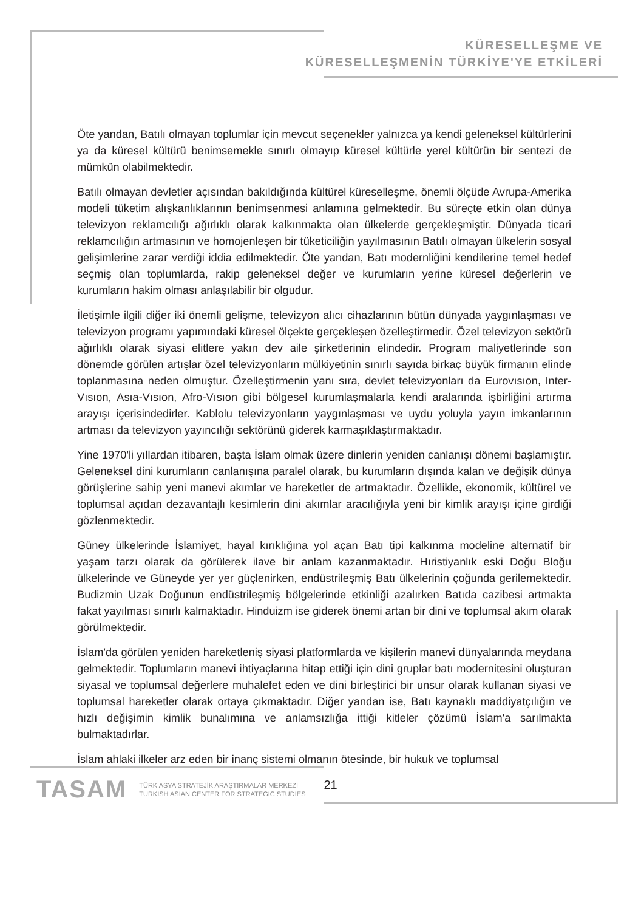KÜRESELLEŞME VE
KÜRESELLEŞMENİN TÜRKİYE'YE ETKİLERİ
Öte yandan, Batılı olmayan toplumlar için mevcut seçenekler yalnızca ya kendi geleneksel kültürlerini ya da küresel kültürü benimsemekle sınırlı olmayıp küresel kültürle yerel kültürün bir sentezi de mümkün olabilmektedir.
Batılı olmayan devletler açısından bakıldığında kültürel küreselleşme, önemli ölçüde Avrupa-Amerika modeli tüketim alışkanlıklarının benimsenmesi anlamına gelmektedir. Bu süreçte etkin olan dünya televizyon reklamcılığı ağırlıklı olarak kalkınmakta olan ülkelerde gerçekleşmiştir. Dünyada ticari reklamcılığın artmasının ve homojenleşen bir tüketiciliğin yayılmasının Batılı olmayan ülkelerin sosyal gelişimlerine zarar verdiği iddia edilmektedir. Öte yandan, Batı modernliğini kendilerine temel hedef seçmiş olan toplumlarda, rakip geleneksel değer ve kurumların yerine küresel değerlerin ve kurumların hakim olması anlaşılabilir bir olgudur.
İletişimle ilgili diğer iki önemli gelişme, televizyon alıcı cihazlarının bütün dünyada yaygınlaşması ve televizyon programı yapımındaki küresel ölçekte gerçekleşen özelleştirmedir. Özel televizyon sektörü ağırlıklı olarak siyasi elitlere yakın dev aile şirketlerinin elindedir. Program maliyetlerinde son dönemde görülen artışlar özel televizyonların mülkiyetinin sınırlı sayıda birkaç büyük firmanın elinde toplanmasına neden olmuştur. Özelleştirmenin yanı sıra, devlet televizyonları da Eurovısıon, Inter-Vısıon, Asıa-Vısıon, Afro-Vısıon gibi bölgesel kurumlaşmalarla kendi aralarında işbirliğini artırma arayışı içerisindedirler. Kablolu televizyonların yaygınlaşması ve uydu yoluyla yayın imkanlarının artması da televizyon yayıncılığı sektörünü giderek karmaşıklaştırmaktadır.
Yine 1970'li yıllardan itibaren, başta İslam olmak üzere dinlerin yeniden canlanışı dönemi başlamıştır. Geleneksel dini kurumların canlanışına paralel olarak, bu kurumların dışında kalan ve değişik dünya görüşlerine sahip yeni manevi akımlar ve hareketler de artmaktadır. Özellikle, ekonomik, kültürel ve toplumsal açıdan dezavantajlı kesimlerin dini akımlar aracılığıyla yeni bir kimlik arayışı içine girdiği gözlenmektedir.
Güney ülkelerinde İslamiyet, hayal kırıklığına yol açan Batı tipi kalkınma modeline alternatif bir yaşam tarzı olarak da görülerek ilave bir anlam kazanmaktadır. Hıristiyanlık eski Doğu Bloğu ülkelerinde ve Güneyde yer yer güçlenirken, endüstrileşmiş Batı ülkelerinin çoğunda gerilemektedir. Budizmin Uzak Doğunun endüstrileşmiş bölgelerinde etkinliği azalırken Batıda cazibesi artmakta fakat yayılması sınırlı kalmaktadır. Hinduizm ise giderek önemi artan bir dini ve toplumsal akım olarak görülmektedir.
İslam'da görülen yeniden hareketleniş siyasi platformlarda ve kişilerin manevi dünyalarında meydana gelmektedir. Toplumların manevi ihtiyaçlarına hitap ettiği için dini gruplar batı modernitesini oluşturan siyasal ve toplumsal değerlere muhalefet eden ve dini birleştirici bir unsur olarak kullanan siyasi ve toplumsal hareketler olarak ortaya çıkmaktadır. Diğer yandan ise, Batı kaynaklı maddiyatçılığın ve hızlı değişimin kimlik bunalımına ve anlamsızlığa ittiği kitleler çözümü İslam'a sarılmakta bulmaktadırlar.
İslam ahlaki ilkeler arz eden bir inanç sistemi olmanın ötesinde, bir hukuk ve toplumsal
TASAM
TÜRK ASYA STRATEJİK ARAŞTIRMALAR MERKEZİ
TURKISH ASIAN CENTER FOR STRATEGIC STUDIES
21